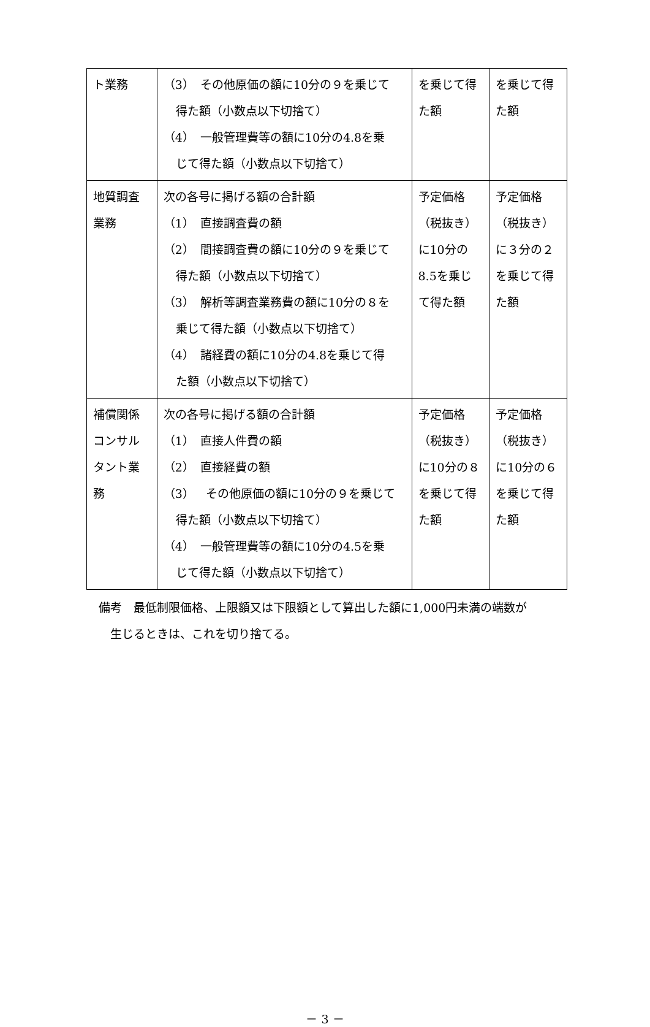| ト業務 | （3） その他原価の額に10分の９を乗じて 得た額（小数点以下切捨て） （4） 一般管理費等の額に10分の4.8を乗 じて得た額（小数点以下切捨て） | を乗じて得た額 | を乗じて得た額 |
| 地質調査業務 | 次の各号に掲げる額の合計額 （1） 直接調査費の額 （2） 間接調査費の額に10分の９を乗じて 得た額（小数点以下切捨て） （3） 解析等調査業務費の額に10分の８を 乗じて得た額（小数点以下切捨て） （4） 諸経費の額に10分の4.8を乗じて得 た額（小数点以下切捨て） | 予定価格（税抜き）に10分の8.5を乗じて得た額 | 予定価格（税抜き）に３分の２を乗じて得た額 |
| 補償関係コンサルタント業務 | 次の各号に掲げる額の合計額 （1） 直接人件費の額 （2） 直接経費の額 （3） その他原価の額に10分の９を乗じて 得た額（小数点以下切捨て） （4） 一般管理費等の額に10分の4.5を乗 じて得た額（小数点以下切捨て） | 予定価格（税抜き）に10分の８を乗じて得た額 | 予定価格（税抜き）に10分の６を乗じて得た額 |
備考　最低制限価格、上限額又は下限額として算出した額に1,000円未満の端数が
　生じるときは、これを切り捨てる。
－ 3 －